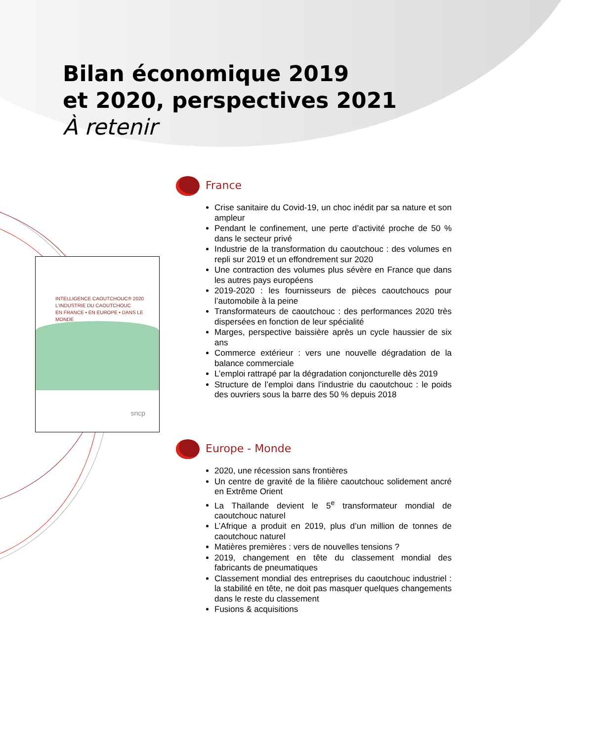Bilan économique 2019
et 2020, perspectives 2021
À retenir
INTELLIGENCE CAOUTCHOUC® 2020
L'INDUSTRIE DU CAOUTCHOUC
EN FRANCE • EN EUROPE • DANS LE MONDE
sncp
France
Crise sanitaire du Covid-19, un choc inédit par sa nature et son ampleur
Pendant le confinement, une perte d’activité proche de 50 % dans le secteur privé
Industrie de la transformation du caoutchouc : des volumes en repli sur 2019 et un effondrement sur 2020
Une contraction des volumes plus sévère en France que dans les autres pays européens
2019-2020 : les fournisseurs de pièces caoutchoucs pour l’automobile à la peine
Transformateurs de caoutchouc : des performances 2020 très dispersées en fonction de leur spécialité
Marges, perspective baissière après un cycle haussier de six ans
Commerce extérieur : vers une nouvelle dégradation de la balance commerciale
L’emploi rattrapé par la dégradation conjoncturelle dès 2019
Structure de l’emploi dans l’industrie du caoutchouc : le poids des ouvriers sous la barre des 50 % depuis 2018
Europe - Monde
2020, une récession sans frontières
Un centre de gravité de la filière caoutchouc solidement ancré en Extrême Orient
La Thaïlande devient le 5<sup>e</sup> transformateur mondial de caoutchouc naturel
L’Afrique a produit en 2019, plus d’un million de tonnes de caoutchouc naturel
Matières premières : vers de nouvelles tensions ?
2019, changement en tête du classement mondial des fabricants de pneumatiques
Classement mondial des entreprises du caoutchouc industriel : la stabilité en tête, ne doit pas masquer quelques changements dans le reste du classement
Fusions & acquisitions